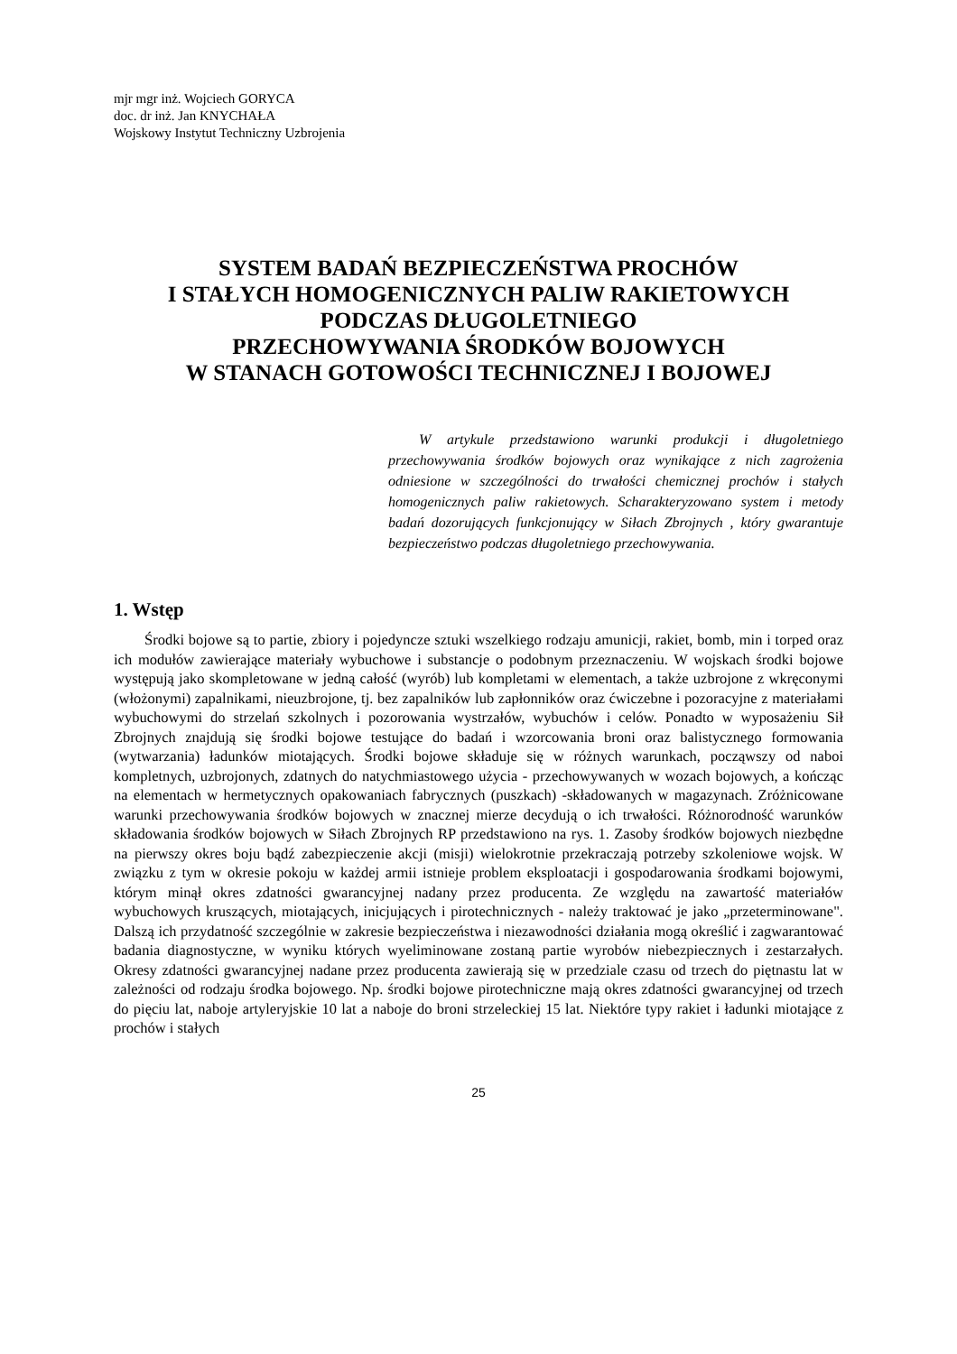mjr mgr inż. Wojciech GORYCA
doc. dr inż. Jan KNYCHAŁA
Wojskowy Instytut Techniczny Uzbrojenia
SYSTEM BADAŃ BEZPIECZEŃSTWA PROCHÓW
I STAŁYCH HOMOGENICZNYCH PALIW RAKIETOWYCH
PODCZAS DŁUGOLETNIEGO
PRZECHOWYWANIA ŚRODKÓW BOJOWYCH
W STANACH GOTOWOŚCI TECHNICZNEJ I BOJOWEJ
W artykule przedstawiono warunki produkcji i długoletniego przechowywania środków bojowych oraz wynikające z nich zagrożenia odniesione w szczególności do trwałości chemicznej prochów i stałych homogenicznych paliw rakietowych. Scharakteryzowano system i metody badań dozorujących funkcjonujący w Siłach Zbrojnych , który gwarantuje bezpieczeństwo podczas długoletniego przechowywania.
1. Wstęp
Środki bojowe są to partie, zbiory i pojedyncze sztuki wszelkiego rodzaju amunicji, rakiet, bomb, min i torped oraz ich modułów zawierające materiały wybuchowe i substancje o podobnym przeznaczeniu. W wojskach środki bojowe występują jako skompletowane w jedną całość (wyrób) lub kompletami w elementach, a także uzbrojone z wkręconymi (włożonymi) zapalnikami, nieuzbrojone, tj. bez zapalników lub zapłonników oraz ćwiczebne i pozoracyjne z materiałami wybuchowymi do strzelań szkolnych i pozorowania wystrzałów, wybuchów i celów. Ponadto w wyposażeniu Sił Zbrojnych znajdują się środki bojowe testujące do badań i wzorcowania broni oraz balistycznego formowania (wytwarzania) ładunków miotających. Środki bojowe składuje się w różnych warunkach, począwszy od naboi kompletnych, uzbrojonych, zdatnych do natychmiastowego użycia - przechowywanych w wozach bojowych, a kończąc na elementach w hermetycznych opakowaniach fabrycznych (puszkach) -składowanych w magazynach. Zróżnicowane warunki przechowywania środków bojowych w znacznej mierze decydują o ich trwałości. Różnorodność warunków składowania środków bojowych w Siłach Zbrojnych RP przedstawiono na rys. 1. Zasoby środków bojowych niezbędne na pierwszy okres boju bądź zabezpieczenie akcji (misji) wielokrotnie przekraczają potrzeby szkoleniowe wojsk. W związku z tym w okresie pokoju w każdej armii istnieje problem eksploatacji i gospodarowania środkami bojowymi, którym minął okres zdatności gwarancyjnej nadany przez producenta. Ze względu na zawartość materiałów wybuchowych kruszących, miotających, inicjujących i pirotechnicznych - należy traktować je jako „przeterminowane". Dalszą ich przydatność szczególnie w zakresie bezpieczeństwa i niezawodności działania mogą określić i zagwarantować badania diagnostyczne, w wyniku których wyeliminowane zostaną partie wyrobów niebezpiecznych i zestarzałych. Okresy zdatności gwarancyjnej nadane przez producenta zawierają się w przedziale czasu od trzech do piętnastu lat w zależności od rodzaju środka bojowego. Np. środki bojowe pirotechniczne mają okres zdatności gwarancyjnej od trzech do pięciu lat, naboje artyleryjskie 10 lat a naboje do broni strzeleckiej 15 lat. Niektóre typy rakiet i ładunki miotające z prochów i stałych
25